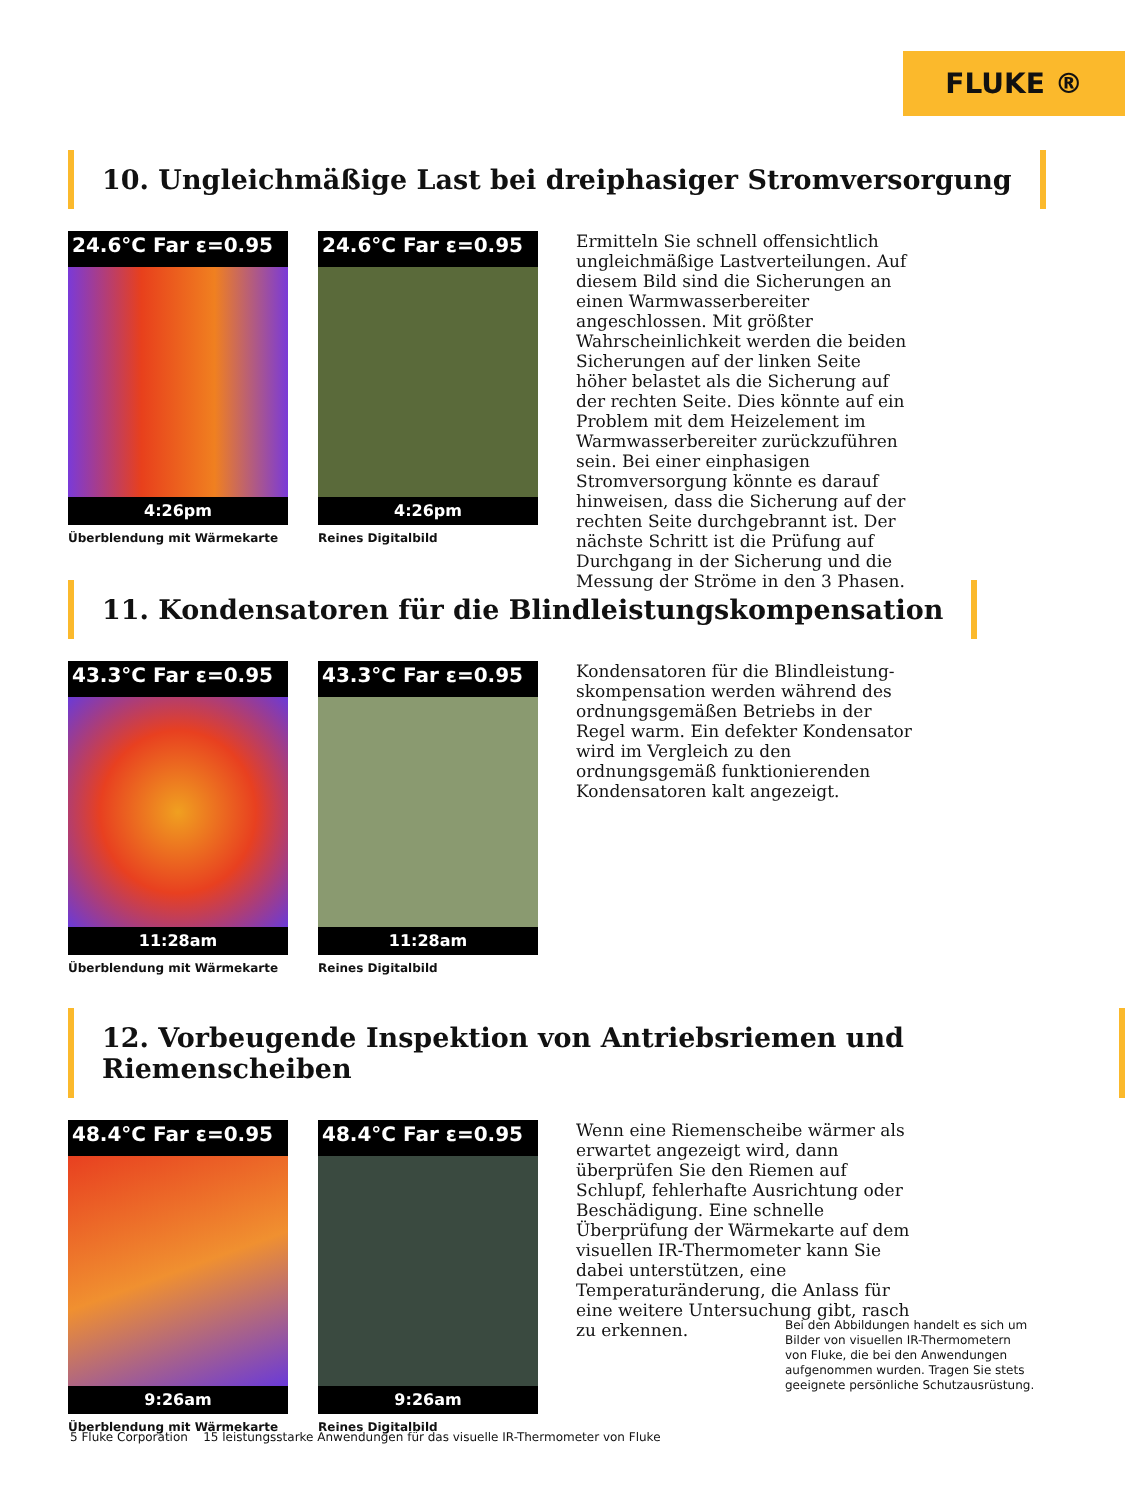FLUKE ®
10. Ungleichmäßige Last bei dreiphasiger Stromversorgung
24.6°C Far ε=0.95
4:26pm
Überblendung mit Wärmekarte
24.6°C Far ε=0.95
4:26pm
Reines Digitalbild
Ermitteln Sie schnell offensichtlich ungleichmäßige Lastverteilungen. Auf diesem Bild sind die Sicherungen an einen Warmwasserbereiter angeschlossen. Mit größter Wahrscheinlichkeit werden die beiden Sicherungen auf der linken Seite höher belastet als die Sicherung auf der rechten Seite. Dies könnte auf ein Problem mit dem Heizelement im Warmwasserbereiter zurückzuführen sein. Bei einer einphasigen Stromversorgung könnte es darauf hinweisen, dass die Sicherung auf der rechten Seite durchgebrannt ist. Der nächste Schritt ist die Prüfung auf Durchgang in der Sicherung und die Messung der Ströme in den 3 Phasen.
11. Kondensatoren für die Blindleistungskompensation
43.3°C Far ε=0.95
11:28am
Überblendung mit Wärmekarte
43.3°C Far ε=0.95
11:28am
Reines Digitalbild
Kondensatoren für die Blindleistung-skompensation werden während des ordnungsgemäßen Betriebs in der Regel warm. Ein defekter Kondensator wird im Vergleich zu den ordnungsgemäß funktionierenden Kondensatoren kalt angezeigt.
12. Vorbeugende Inspektion von Antriebsriemen und Riemenscheiben
48.4°C Far ε=0.95
9:26am
Überblendung mit Wärmekarte
48.4°C Far ε=0.95
9:26am
Reines Digitalbild
Wenn eine Riemenscheibe wärmer als erwartet angezeigt wird, dann überprüfen Sie den Riemen auf Schlupf, fehlerhafte Ausrichtung oder Beschädigung. Eine schnelle Überprüfung der Wärmekarte auf dem visuellen IR-Thermometer kann Sie dabei unterstützen, eine Temperaturänderung, die Anlass für eine weitere Untersuchung gibt, rasch zu erkennen.
Bei den Abbildungen handelt es sich um Bilder von visuellen IR-Thermometern von Fluke, die bei den Anwendungen aufgenommen wurden. Tragen Sie stets geeignete persönliche Schutzausrüstung.
5 Fluke Corporation 15 leistungsstarke Anwendungen für das visuelle IR-Thermometer von Fluke